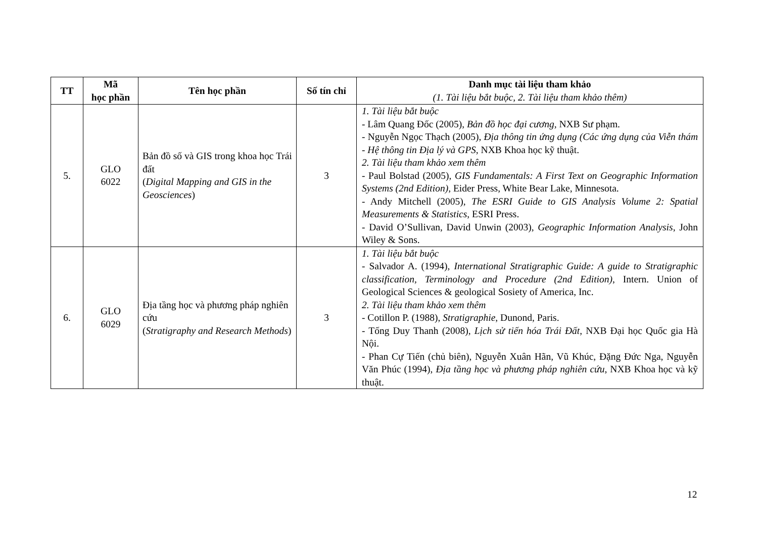| TT | Mã học phần | Tên học phần | Số tín chỉ | Danh mục tài liệu tham khảo (1. Tài liệu bắt buộc, 2. Tài liệu tham khảo thêm) |
| --- | --- | --- | --- | --- |
| 5. | GLO 6022 | Bản đồ số và GIS trong khoa học Trái đất ( Digital Mapping and GIS in the Geosciences ) | 3 | 1. Tài liệu bắt buộc - Lâm Quang Đốc (2005), Bản đồ học đại cương , NXB Sư phạm. - Nguyễn Ngọc Thạch (2005), Địa thông tin ứng dụng (Các ứng dụng của Viễn thám - Hệ thông tin Địa lý và GPS , NXB Khoa học kỹ thuật. 2. Tài liệu tham khảo xem thêm - Paul Bolstad (2005), GIS Fundamentals: A First Text on Geographic Information Systems (2nd Edition) , Eider Press, White Bear Lake, Minnesota. - Andy Mitchell (2005), The ESRI Guide to GIS Analysis Volume 2: Spatial Measurements & Statistics , ESRI Press. - David O’Sullivan, David Unwin (2003), Geographic Information Analysis , John Wiley & Sons. |
| 6. | GLO 6029 | Địa tầng học và phương pháp nghiên cứu ( Stratigraphy and Research Methods ) | 3 | 1. Tài liệu bắt buộc - Salvador A. (1994), International Stratigraphic Guide: A guide to Stratigraphic classification, Terminology and Procedure (2nd Edition) , Intern. Union of Geological Sciences & geological Sosiety of America, Inc. 2. Tài liệu tham khảo xem thêm - Cotillon P. (1988), Stratigraphie , Dunond, Paris. - Tống Duy Thanh (2008), Lịch sử tiến hóa Trái Đất , NXB Đại học Quốc gia Hà Nội. - Phan Cự Tiến (chủ biên), Nguyễn Xuân Hãn, Vũ Khúc, Đặng Đức Nga, Nguyễn Văn Phúc (1994), Địa tầng học và phương pháp nghiên cứu , NXB Khoa học và kỹ thuật. |
12